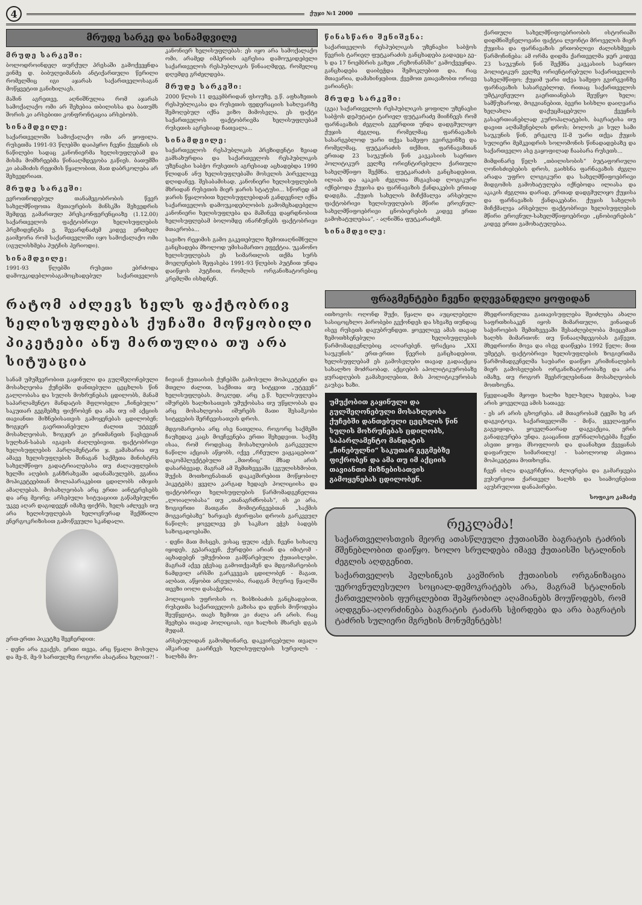4 ქუჯი №1 2000
მრუდე სარკე და სინამდვილე
მრუდე სარკეში:
ბოლოდროინდელ თურქულ პრესაში გამოქვეყნდა ვინმე დ. ბიბულეიმანის ანტიქართული წერილი რომელშიც იგი აჯარას საქართველოსაგან მოწყვეტით განიხილავს.
მაშინ აგრეთვე, აღნიშნულია რომ აჯარას სამოქალაქო ომი არ შეხებია თბილისსა და ბათუმს შორის კი არსებითი კონფრონტაცია არსებობს.
სინამდვილე:
საქართველოში სამოქალაქო ომი არ ყოფილა. რუსეთმა 1991-93 წლებში დაიპყრო ჩვენი ქვეყნის ის ნაწილები სადაც კანონიერმა ხელისუფლებამ და მისმა მომხრეებმა წინააღმდეგობა გაწიეს. ბათუმში კი აბაშიძის რეჟიმის წყალობით, მათ დაბრკოლება არ შეხვედრიათ.
მრუდე სარკეში:
ევროთნოდებულ თანამეგობრობის წევრ სახელმწიფოთა მეთაურების მინსკში შეხვედრის შემდეგ გამართულ პრესკონფერენციაზე (1.12.00) საქართველოს ფაქტობრივი ხელისუფლების პრეზიდენტმა ე. შევარდნაძემ კიდევ ერთხელ გაიმეორა რომ საქართველოში იყო სამოქალაქო ომი (იგულისხმება პუტჩის პერიოდი).
სინამდვილე:
1991-93 წლებში რუსეთი ებრძოდა დამოუკიდებლობაგამოცხადებულ საქართველოს კანონიერ ხელისუფლებას: ეს იყო არა სამოქალაქო ომი, არამედ იმპერიის აგრესია დამოუკიდებელი საქართველოს რესპუბლიკის წინააღმდეგ, რომელიც დღემდე გრძელდება.
მრუდე სარკეში:
2000 წლის 11 დეკემბრიდან ფსოუზე, ე.წ. აფხაზეთის რესპუბლიკასა და რუსეთის ფედერაციის სახღვარზე შემოღებულ იქნა ვიზო მიმოსვლა. ეს ფაქტი საქართველოს ფაქტობრივმა ხელისუფლებამ რუსეთის აგრესიად ჩათვალა...
სინამდვილე:
საქართველოს რესპუბლიკის პრეზიდენტი ზვიად გამსახურდია და საქართველოს რესპუბლიკის უზენაესი საბჭო რუსეთის აგრესიად აცხადებდა 1990 წლიდან ანუ ხელისუფლებაში მოსვლის პირველივე დღიდანვე. შესაბამისად, კანონიერი ხელისუფლების მხრიდან რუსეთის მიერ ჯარის სტატუსი... სწორედ ამ ჯარის წყალობით ხელისუფლებიდან განდევნილ იქნა საქართველოს დამოუკიდებლობის გამომცხადებელი კანონიერი ხელისუფლება და მაშინვე დაყრდნობით ხელისუფლებამ ბოლომდე ინარჩუნებს ფაქტობრივი მთავრობა...
სავიზო რეჟიმის გამო გაკეთებული ზემოთაღნიშნული განცხადება მხოლოდ უმისამართო ეფექტია. უკანონო ხელისუფლებას ეს სიმართლის თქმა სურს მოელენების შეფასება 1991-93 წლების პუტჩით უნდა დაიწყოს პუტჩით, რომლის ორგანიზატორებიც კრემლში ისხდნენ.
წინასწარი შენიშვნა:
საქართველოს რესპუბლიკის უზენაესი საბჭოს წევრის ტარიელ ფუტკარაძის განცხადება გადაეცა გე–ს და 17 ნოემბრის გაზეთ „რეზონანსში“ გამოქვეყნდა. განცხადება დაიბეჭდა შემოკლებით და, რაც მთავარია, დამახინჯებით. ქვემოთ გთავაზობთ ორივე ვარიანტს:
მრუდე სარკეში:
(გეა) საქართველოს რესპუბლიკის ყოფილი უზენაესი საბჭოს დეპუტატი ტარიელ ფუტკარაძე მიიჩნევს რომ ფარნავაზის ძეგლის გვერდით უნდა დადგმულიყო ქუჯის ძეგლიც, რომელმაც ფარნავაზის სასარგებლოდ უარი თქვა სამეფო გვირგვინზე და რომელმაც, ფუტკარაძის თქმით, ფარნავაზთან ერთად 23 საუკუნის წინ კავკასიის საერთო პოლიტიკურ ველზე ორიენტირებული ქართული სახელმწიფო შექმნა. ფუტკარაძის განცხადებით, ილიას და აკაკის ძეგლთა მსგავსად ლოგიკური იქნებოდა ქუჯისა და ფარნავაზის ქანდაკების ერთად დადგმა. „ქუჯის სახელის მიჩქმალვა არსებული ფაქტობრივი ხელისუფლების მწირი ეროვნულ-სახელმწიფოებრივი ცნობიერების კიდევ ერთი გამოხატულებაა“, - აღნიშნა ფუტკარაძემ.
სინამდვილე:
ქართული სახელმწიფოებრიობის ისტორიაში დიდმნიშვნელოვანი ფაქტია ლეონტი მროველის მიერ ქუჯისა და ფარნავაზის ერთობლივი ძალისხმევის წარმოჩინება: ამ ორმა დიდმა ქართველმა ჯერ კიდევ 23 საუკუნის წინ შექმნა კავკასიის საერთო პოლიტიკურ ველზე ორიენტირებული საქართველოს სახელმწიფო; ქუჯიმ უარი თქვა სამეფო გვირგვინზე ფარნავაზის სასარგებლოდ, რითაც საქართველოს უმტკივნეულო გაერთიანებას შეუწყო ხელი; სამწუხაროდ, მოგვიანებით, ბევრი სისხლი დაიღვარა ხელახლა დაქუცმაცებული ქვეყნის გასაერთიანებლად კუროპალატების, ბაგრატისა თუ დავით აღმაშენებლის დროს; ბოლოს კი სულ სამი საუკუნის წინ, ერეკლე II-მ უარი თქვა ქუჯის სულიერი მემკვიდრის სოლომონის წინადადებაზე და საქართველო ასე გაყოფილად ჩააბარა რუსეთს...
მიმდინარე წელს „თბილისობის“ ბუტაფორიული ღონისძიებების დროს, გაიხსნა ფარნავაზის ძეგლი არადა უფრო ლოგიკური და სახელმწიფოებრივი მიდგომის გამოხატულება იქნებოდა ილიასა და აკაკის ძეგლთა დარად, ერთად დადგმულიყო ქუჯისა და ფარნავაზის ქანდაკებანი. ქუჯის სახელის მიჩქმალვა არსებული ფაქტობრივი ხელისუფლების მწირი ეროვნულ-სახელმწიფოებრივი „ცნობიერების“ კიდევ ერთი გამოხატულებაა.
რატომ აძლევს ხელს ფაქტობრივ ხელისუფლებას ქუჩაში მოწყობილი პიკეტები ანუ მართულია თუ არა სიტუაცია
სანამ უმუშევრობით გაყინული და გულშეღონებული მოსახლეობა ქუჩებში დანთებული ცეცხლის წინ გალღობასა და სულის მოხრუნებას ცდილობს, მანამ საპარლამენტო მანდატის მფლობელი „ჩინებული“ საკუთარ გეგმებზე ფიქრობენ და ამა თუ იმ აქციის თავიანთი მიზნებისათვის გამოყენებას ცდილობენ; ზოგჯერ გაერთიანებული ძალით უტევენ მოსახლეობას, ზოგჯერ კი ერთმანეთს წაესევიან სულხან-საბას იგავის ძაღლებივით. ფაქტობრივი ხელისუფლების პარლამენტარი ჯ. გამახარია თუ ამავე ხელისუფლების შინაგან საქმეთა მინისტრს სახელმწიფო გადატრიალებასა თუ ძალაუფლების ხელში აღების განზრახვაში ადანაშაულებს, ვგანია მოპიკეტეებთან მოლაპარაკებით ცდილობს იმიჯის ამაღლებას. მოსახლეობას არც ერთი აინტერესებს და არც მეორე; არსებული სიტუაციით გაწამებულნი უკვე აღარ დაგიდევენ იმაზე ფიქრს, ხელს აძლევს თუ არა ხელისუფლებას ხელოვნურად შექმნილი ენერგოკრიზისით გამოწვეული სკანდალი.
ერთ-ერთი პიკეტზე შევჩერდით:
- დენი არა გვაქვს, ერთი თვეა, არც წყალი მოსულა და მე-8, მე-9 სართულზე როგორი ასატანია ხელით?! - ჩივიან ქუთაისის ქუჩებში გამოსული მოპიკეტენი და მთელი ძალით, საქმითა თუ სიტყვით „უტევენ“ ხელისუფლებას. მოკლედ, არც ე.წ. ხელისუფლება იშურებს ხალხისათვის უმუქობასა თუ უწყლობას და არც მოსახლეობა იშურებს მათი შესამკობი სიტყვების შერჩევისათვის დროს.
მდგომარეობა არც ისე ნათელია, როგორც საქმეში ჩაუხედავ კაცს მოეჩვენება ერთი შეხედვით. საქმე ისაა, რომ როდესაც მოსახლეობის გარკვეული ნაწილი აქციას აწყობს, იქვე „რჩეული ვაჟკაცებით“ დაკომპლექტებული „მთონიც“ მზად არის დასარბევად, მაგრამ ამ შემთხვევაში (ვგულისხმობთ, შუქის მოთხოვნასთან დაკავშირებით მოწყობილ პიკეტებს) ყველა კარგად ხედავს პოლიციისა და ფაქტობრივი ხელისუფლების წარმომადგენელთა „ლოიალობასა“ თუ „თანაგრძნობას“, ის კი არა, ზოგიერთი მათგანი მომიტინგეებთან „საქმის მოგვარებაზე“ ხარჯავს ძვირფასი დროის გარკვეულ ნაწილს; ყოველივე ეს საკმაო ეჭვს ბადებს საზოგადოებაში.
- დენი მათ მისცეს, ვისაც ფული აქვს. ჩვენი სიხალე იყიდეს, გეპარავენ, ქურდები არიან და იმიტომ - აცხადებენ უმუქობით გამწარებული ქუთაისლები, მაგრამ აქვე ეჭვსაც გამოთქვამენ და მდგომარეობის ნამდვილ არსში გარკვევას ცდილობენ - მაგათ, ალბათ, აწყობთ არეულობა, რადგან მღვრიე წყალში თევზი იოლი დასაჭერია.
პოლიციის უფროსის ო. ზიბზიბაძის განცხადებით, რუსეთმა საქართველოს გაზისა და დენის მოწოდება შეუწყვიტა, თავს ზემოთ კი ძალა არ არის. რაც შეეხება თავად პოლიციას, იგი ხალხის მხარეს დგას მუდამ.
არსებულიდან გამომდინარე, დაკვირვებული თვალი აშკარად გაარჩევს ხელისუფლების სურვილს - ხალხმა მო-
ფრაგმენტები ჩვენი დღევანდელი ყოფიდან
ითხოვოს: ოღონდ შუქი, წყალი და აუცილებელი სასიცოცხლო პირობები გვქონდეს და სხვაზე თუნდაც ისევ რუსეთს დავუბრუნდეთ. ყოველივე ამას თავად ზემოთხსენებული ხელისუფლების წარმომადგენლებიც აღიარებენ. ფრაქცია „XXI საუკუნის“ ერთ-ერთი წევრის განცხადებით, ხელისუფლებამ ეს გამოსვლები თავად გადააქცია სახალხო მოძრაობად, აქციების აპოლიტიკურობაზე ყურადღების გამახვილებით, მის პოლიტიკურობას გაუსვა ხაზი.
უმუქობით გაყინული და გულშეღონებული მოსახლეობა ქუჩებში დანთებული ცეცხლის წინ სულის მოხრუნებას ცდილობს, საპარლამენტო მანდატის „ჩინებულნი“ საკუთარ გეგმებზე ფიქრობენ და ამა თუ იმ აქციის თავიანთი მიზნებისათვის გამოყენებას ცდილობენ.
მხედრიონელთა გათავისუფლება შეიძლება ახალი საფრთხისაკენ იყოს მიმართული, ვინაიდან საჭიროების შემთხვევაში შესაძლებლობა მიეცემათ ხალხს მიმართონ: თუ წინააღმდეგობას გაწევთ, მხედრიონი მოვა და ისევ დაიწყება 1992 წელი; მით უმეტეს, ფაქტობრივი ხელისუფლების ზოგიერთმა წარმომადგენელმა საუბარი დაიწყო კრიმინალების მიერ გამოსვლების ორგანიზატორობაზე და არა იმაზე, თუ როგორ შეესრულებინათ მოსახლეობის მოთხოვნა.
წყვდიადში მყოფი ხალხი ხელ-ხელა ხვდება, სად არის ყოველივე ამის სათავე:
- ეს არ არის ცხოვრება. ამ მთავრობამ ტყეში ხე არ დაგვიტოვა, საქართველოში - მიწა, ყველაფერი გაგვიყიდა, ყოველნაირად დაგვაქცია, ერის განადგურება უნდა. გააცანით ჟურნალისტებმა ჩვენი ასეთი ყოფა მსოფლიოს და დაანახეთ ქვეყანას დაფარული სიმართლე! - საბოლოოდ ასეთია მოპიკეტეთა მოთხოვნა.
ჩვენ ისლა დაგვრჩენია, ძლიერება და გამარჯვება ვუსურვოთ ქართველ ხალხს და სიამოვნებით ავუსრულოთ დანაპირები.
სოფიკო კამაძე
რეკლამა!
საქართველოსთვის მეორე ათასწლეული ქუთაისში ბაგრატის ტაძრის მშენებლობით დაიწყო. ხოლო სრულდება იმავე ქუთაისში სტალინის ძეგლის აღდგენით.
საქართველოს ჰელსინკის კავშირის ქუთაისის ორგანიზაცია უეროვნულესულო სოციალ-დემოკრატებს არა, მაგრამ სტალინის ქართველობის ფურცლებით შეპყრობილ აღამიანებს მოუწოდებს, რომ აღდგენა-აღორძინება ბაგრატის ტაძარს სჭირდება და არა ბაგრატის ტაძრის სულიერი მგრეხის მონუმენტებს!